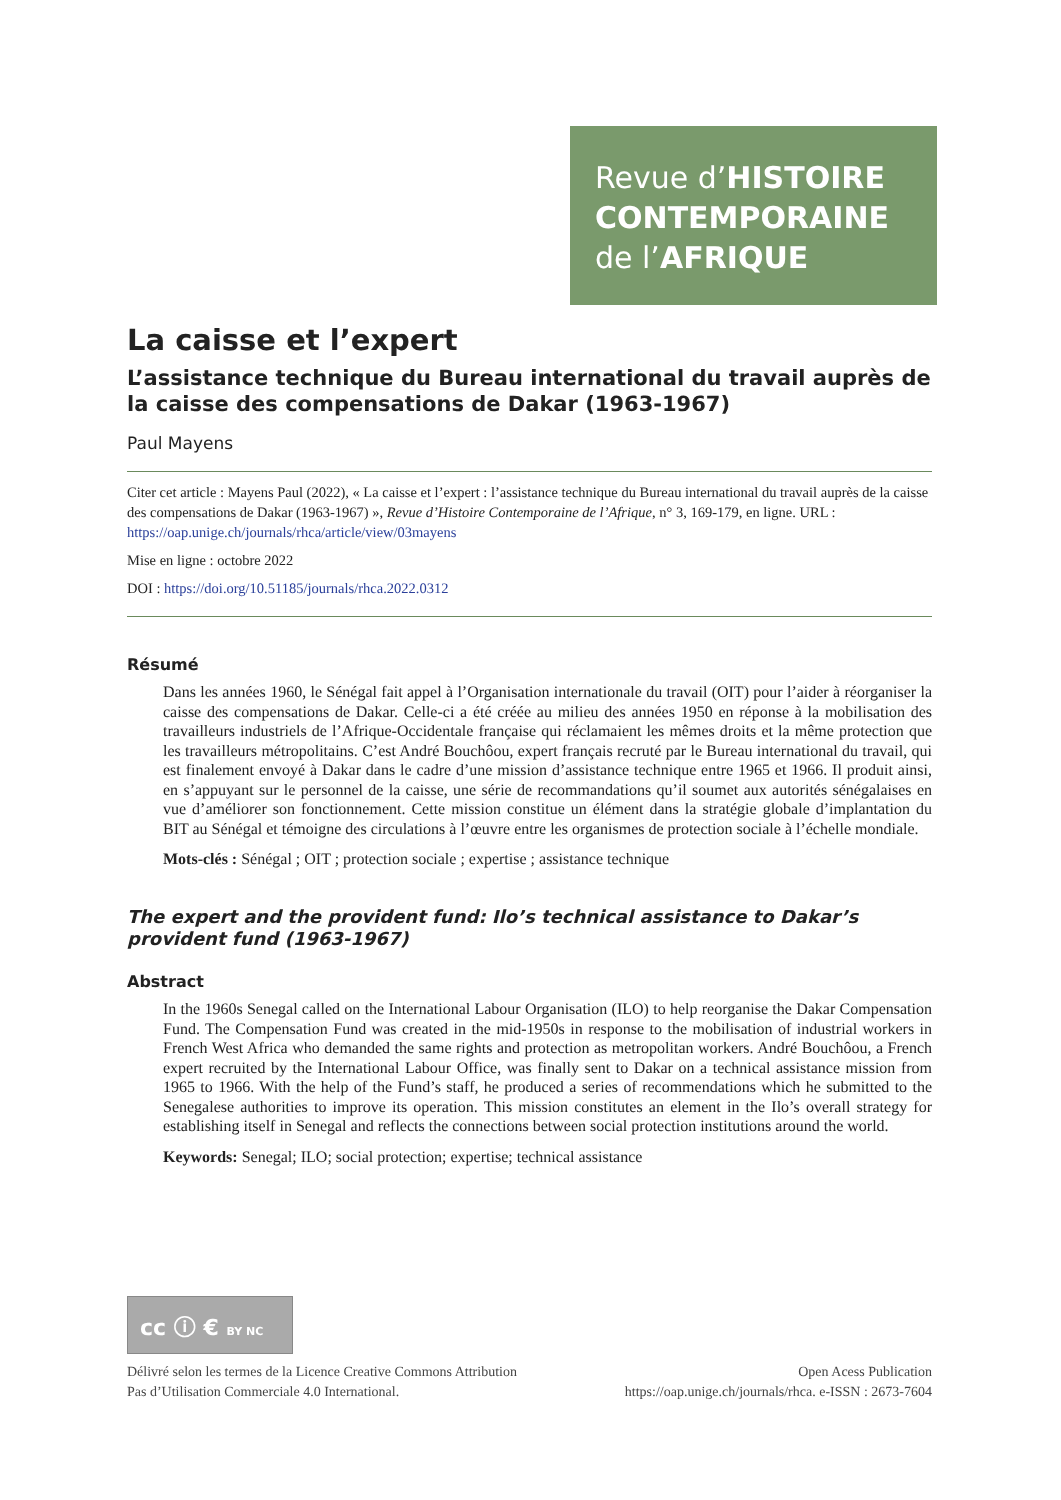Revue d’HISTOIRE
CONTEMPORAINE
de l’AFRIQUE
La caisse et l’expert
L’assistance technique du Bureau international du travail auprès de la caisse des compensations de Dakar (1963-1967)
Paul Mayens
Citer cet article : Mayens Paul (2022), « La caisse et l’expert : l’assistance technique du Bureau international du travail auprès de la caisse des compensations de Dakar (1963-1967) », Revue d’Histoire Contemporaine de l’Afrique, n° 3, 169-179, en ligne. URL : https://oap.unige.ch/journals/rhca/article/view/03mayens
Mise en ligne : octobre 2022
DOI : https://doi.org/10.51185/journals/rhca.2022.0312
Résumé
Dans les années 1960, le Sénégal fait appel à l’Organisation internationale du travail (OIT) pour l’aider à réorganiser la caisse des compensations de Dakar. Celle-ci a été créée au milieu des années 1950 en réponse à la mobilisation des travailleurs industriels de l’Afrique-Occidentale française qui réclamaient les mêmes droits et la même protection que les travailleurs métropolitains. C’est André Bouchôou, expert français recruté par le Bureau international du travail, qui est finalement envoyé à Dakar dans le cadre d’une mission d’assistance technique entre 1965 et 1966. Il produit ainsi, en s’appuyant sur le personnel de la caisse, une série de recommandations qu’il soumet aux autorités sénégalaises en vue d’améliorer son fonctionnement. Cette mission constitue un élément dans la stratégie globale d’implantation du BIT au Sénégal et témoigne des circulations à l’œuvre entre les organismes de protection sociale à l’échelle mondiale.
Mots-clés : Sénégal ; OIT ; protection sociale ; expertise ; assistance technique
The expert and the provident fund: Ilo’s technical assistance to Dakar’s provident fund (1963-1967)
Abstract
In the 1960s Senegal called on the International Labour Organisation (ILO) to help reorganise the Dakar Compensation Fund. The Compensation Fund was created in the mid-1950s in response to the mobilisation of industrial workers in French West Africa who demanded the same rights and protection as metropolitan workers. André Bouchôou, a French expert recruited by the International Labour Office, was finally sent to Dakar on a technical assistance mission from 1965 to 1966. With the help of the Fund’s staff, he produced a series of recommendations which he submitted to the Senegalese authorities to improve its operation. This mission constitutes an element in the Ilo’s overall strategy for establishing itself in Senegal and reflects the connections between social protection institutions around the world.
Keywords: Senegal; ILO; social protection; expertise; technical assistance
cc ⓘ € BY NC
Délivré selon les termes de la Licence Creative Commons Attribution
Pas d’Utilisation Commerciale 4.0 International.
Open Acess Publication
https://oap.unige.ch/journals/rhca. e-ISSN : 2673-7604